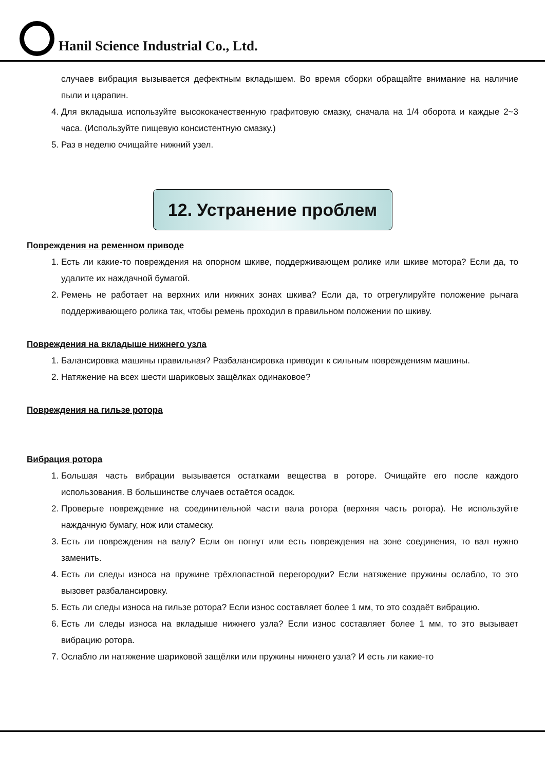Hanil Science Industrial Co., Ltd.
случаев вибрация вызывается дефектным вкладышем. Во время сборки обращайте внимание на наличие пыли и царапин.
4. Для вкладыша используйте высококачественную графитовую смазку, сначала на 1/4 оборота и каждые 2~3 часа. (Используйте пищевую консистентную смазку.)
5. Раз в неделю очищайте нижний узел.
12. Устранение проблем
Повреждения на ременном приводе
1. Есть ли какие-то повреждения на опорном шкиве, поддерживающем ролике или шкиве мотора? Если да, то удалите их наждачной бумагой.
2. Ремень не работает на верхних или нижних зонах шкива? Если да, то отрегулируйте положение рычага поддерживающего ролика так, чтобы ремень проходил в правильном положении по шкиву.
Повреждения на вкладыше нижнего узла
1. Балансировка машины правильная? Разбалансировка приводит к сильным повреждениям машины.
2. Натяжение на всех шести шариковых защёлках одинаковое?
Повреждения на гильзе ротора
Вибрация ротора
1. Большая часть вибрации вызывается остатками вещества в роторе. Очищайте его после каждого использования. В большинстве случаев остаётся осадок.
2. Проверьте повреждение на соединительной части вала ротора (верхняя часть ротора). Не используйте наждачную бумагу, нож или стамеску.
3. Есть ли повреждения на валу? Если он погнут или есть повреждения на зоне соединения, то вал нужно заменить.
4. Есть ли следы износа на пружине трёхлопастной перегородки? Если натяжение пружины ослабло, то это вызовет разбалансировку.
5. Есть ли следы износа на гильзе ротора? Если износ составляет более 1 мм, то это создаёт вибрацию.
6. Есть ли следы износа на вкладыше нижнего узла? Если износ составляет более 1 мм, то это вызывает вибрацию ротора.
7. Ослабло ли натяжение шариковой защёлки или пружины нижнего узла? И есть ли какие-то